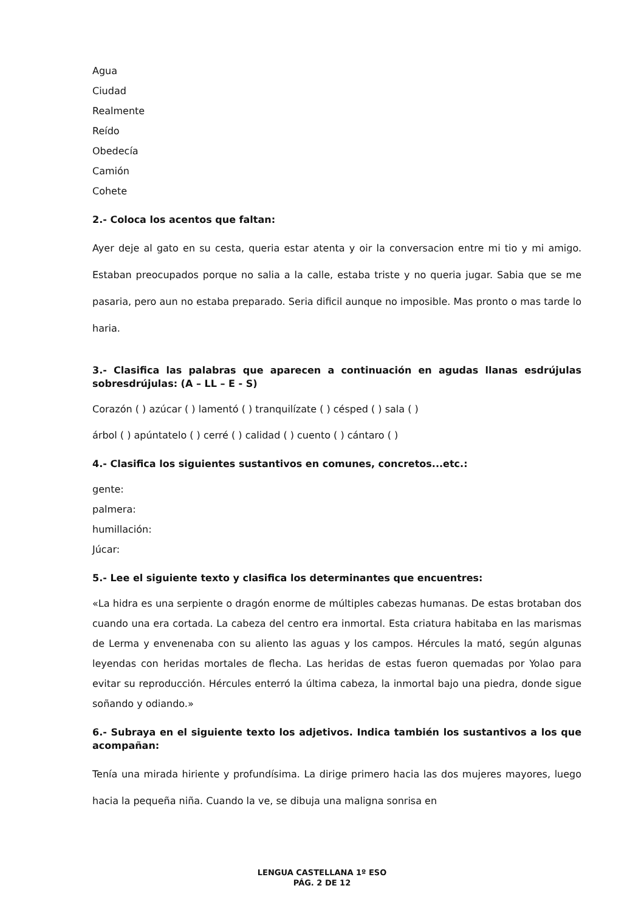Agua
Ciudad
Realmente
Reído
Obedecía
Camión
Cohete
2.- Coloca los acentos que faltan:
Ayer deje al gato en su cesta, queria estar atenta y oir la conversacion entre mi tio y mi amigo. Estaban preocupados porque no salia a la calle, estaba triste y no queria jugar. Sabia que se me pasaria, pero aun no estaba preparado. Seria dificil aunque no imposible. Mas pronto o mas tarde lo haria.
3.- Clasifica las palabras que aparecen a continuación en agudas llanas esdrújulas sobresdrújulas: (A – LL – E - S)
Corazón ( ) azúcar ( ) lamentó ( ) tranquilízate ( ) césped ( ) sala ( )
árbol ( ) apúntatelo ( ) cerré ( ) calidad ( ) cuento ( ) cántaro ( )
4.- Clasifica los siguientes sustantivos en comunes, concretos...etc.:
gente:
palmera:
humillación:
Júcar:
5.- Lee el siguiente texto y clasifica los determinantes que encuentres:
«La hidra es una serpiente o dragón enorme de múltiples cabezas humanas. De estas brotaban dos cuando una era cortada. La cabeza del centro era inmortal. Esta criatura habitaba en las marismas de Lerma y envenenaba con su aliento las aguas y los campos. Hércules la mató, según algunas leyendas con heridas mortales de flecha. Las heridas de estas fueron quemadas por Yolao para evitar su reproducción. Hércules enterró la última cabeza, la inmortal bajo una piedra, donde sigue soñando y odiando.»
6.- Subraya en el siguiente texto los adjetivos. Indica también los sustantivos a los que acompañan:
Tenía una mirada hiriente y profundísima. La dirige primero hacia las dos mujeres mayores, luego hacia la pequeña niña. Cuando la ve, se dibuja una maligna sonrisa en
LENGUA CASTELLANA 1º ESO
PÁG. 2 DE 12